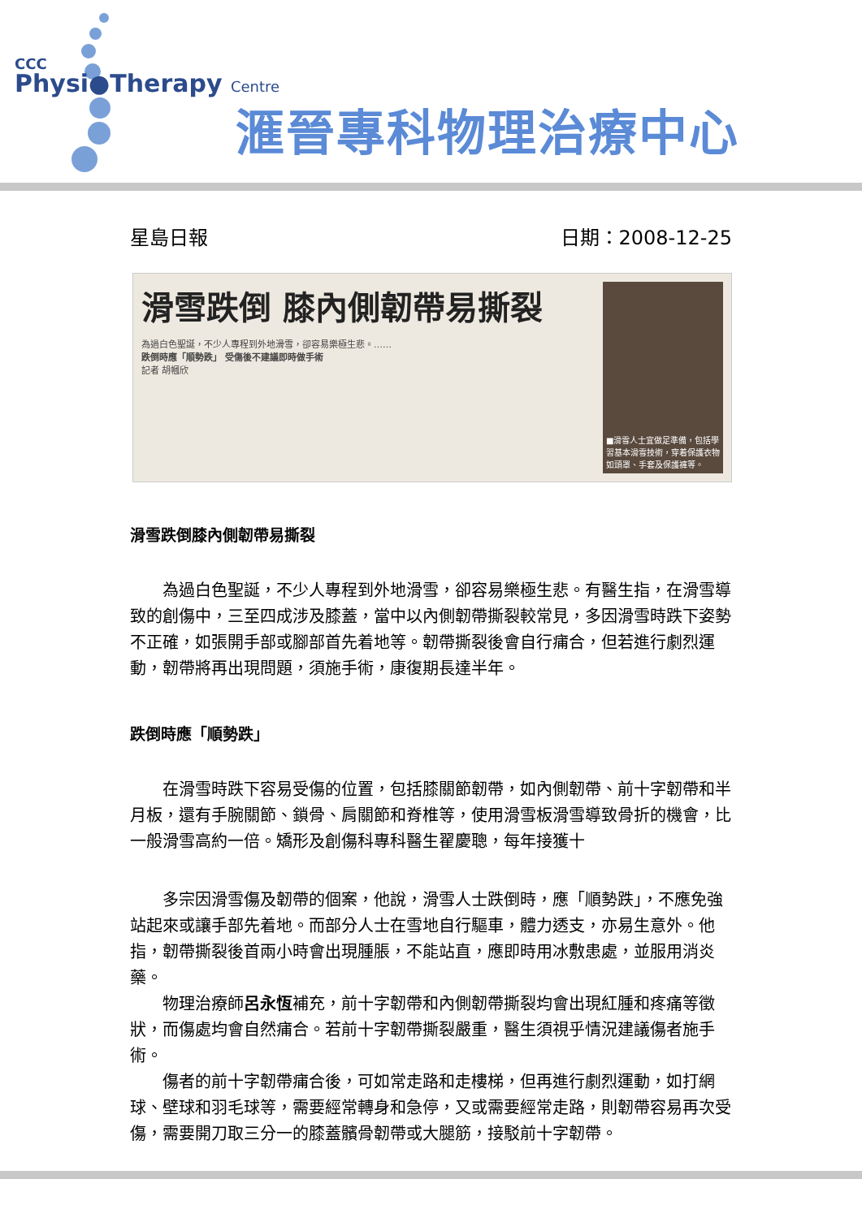CCC
Physi●Therapy Centre
滙晉專科物理治療中心
星島日報 日期：2008-12-25
滑雪跌倒 膝內側韌帶易撕裂
為過白色聖誕，不少人專程到外地滑雪，卻容易樂極生悲。……
跌倒時應「順勢跌」 受傷後不建議即時做手術
記者 胡幗欣
■滑雪人士宜做足準備，包括學習基本滑雪技術，穿着保護衣物如頭罩、手套及保護褲等。
滑雪跌倒膝內側韌帶易撕裂
為過白色聖誕，不少人專程到外地滑雪，卻容易樂極生悲。有醫生指，在滑雪導致的創傷中，三至四成涉及膝蓋，當中以內側韌帶撕裂較常見，多因滑雪時跌下姿勢不正確，如張開手部或腳部首先着地等。韌帶撕裂後會自行痡合，但若進行劇烈運動，韌帶將再出現問題，須施手術，康復期長達半年。
跌倒時應「順勢跌」
在滑雪時跌下容易受傷的位置，包括膝關節韌帶，如內側韌帶、前十字韌帶和半月板，還有手腕關節、鎖骨、肩關節和脊椎等，使用滑雪板滑雪導致骨折的機會，比一般滑雪高約一倍。矯形及創傷科專科醫生翟慶聰，每年接獲十
多宗因滑雪傷及韌帶的個案，他說，滑雪人士跌倒時，應「順勢跌」，不應免強站起來或讓手部先着地。而部分人士在雪地自行驅車，體力透支，亦易生意外。他指，韌帶撕裂後首兩小時會出現腫脹，不能站直，應即時用冰敷患處，並服用消炎藥。
物理治療師呂永恆補充，前十字韌帶和內側韌帶撕裂均會出現紅腫和疼痛等徵狀，而傷處均會自然痡合。若前十字韌帶撕裂嚴重，醫生須視乎情況建議傷者施手術。
傷者的前十字韌帶痡合後，可如常走路和走樓梯，但再進行劇烈運動，如打網球、壁球和羽毛球等，需要經常轉身和急停，又或需要經常走路，則韌帶容易再次受傷，需要開刀取三分一的膝蓋髕骨韌帶或大腿筋，接駁前十字韌帶。